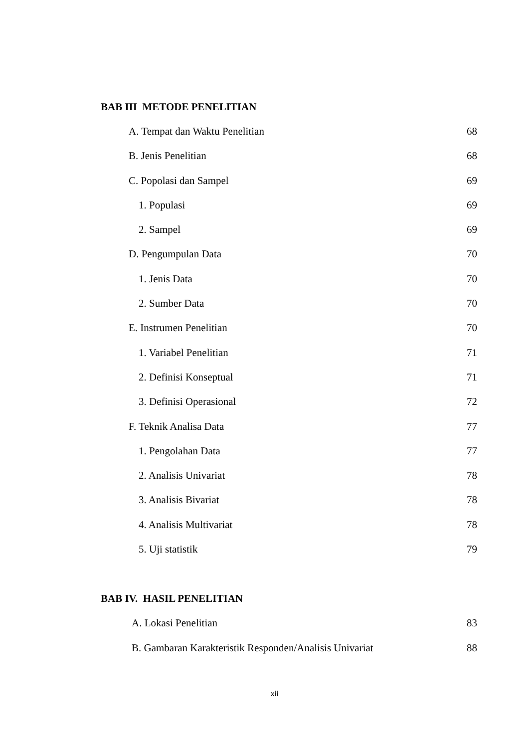BAB III METODE PENELITIAN
A. Tempat dan Waktu Penelitian 68
B. Jenis Penelitian 68
C. Popolasi dan Sampel 69
1. Populasi 69
2. Sampel 69
D. Pengumpulan Data 70
1. Jenis Data 70
2. Sumber Data 70
E. Instrumen Penelitian 70
1. Variabel Penelitian 71
2. Definisi Konseptual 71
3. Definisi Operasional 72
F. Teknik Analisa Data 77
1. Pengolahan Data 77
2. Analisis Univariat 78
3. Analisis Bivariat 78
4. Analisis Multivariat 78
5. Uji statistik 79
BAB IV. HASIL PENELITIAN
A. Lokasi Penelitian 83
B. Gambaran Karakteristik Responden/Analisis Univariat 88
xii